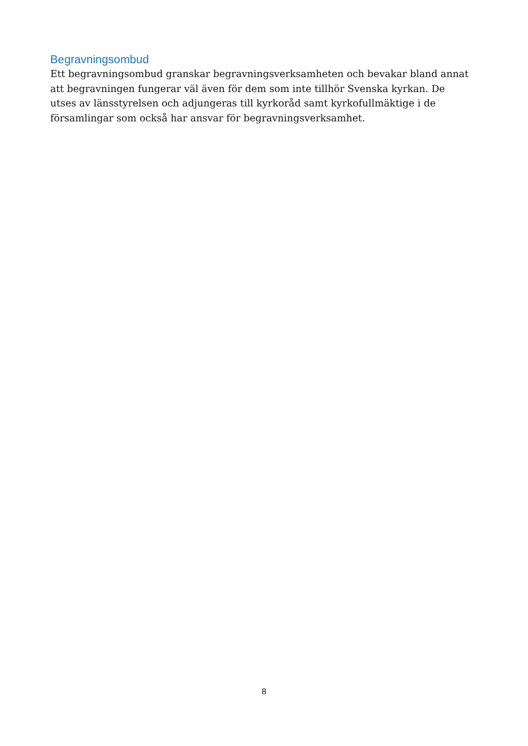Begravningsombud
Ett begravningsombud granskar begravningsverksamheten och bevakar bland annat att begravningen fungerar väl även för dem som inte tillhör Svenska kyrkan. De utses av länsstyrelsen och adjungeras till kyrkoråd samt kyrkofullmäktige i de församlingar som också har ansvar för begravningsverksamhet.
8